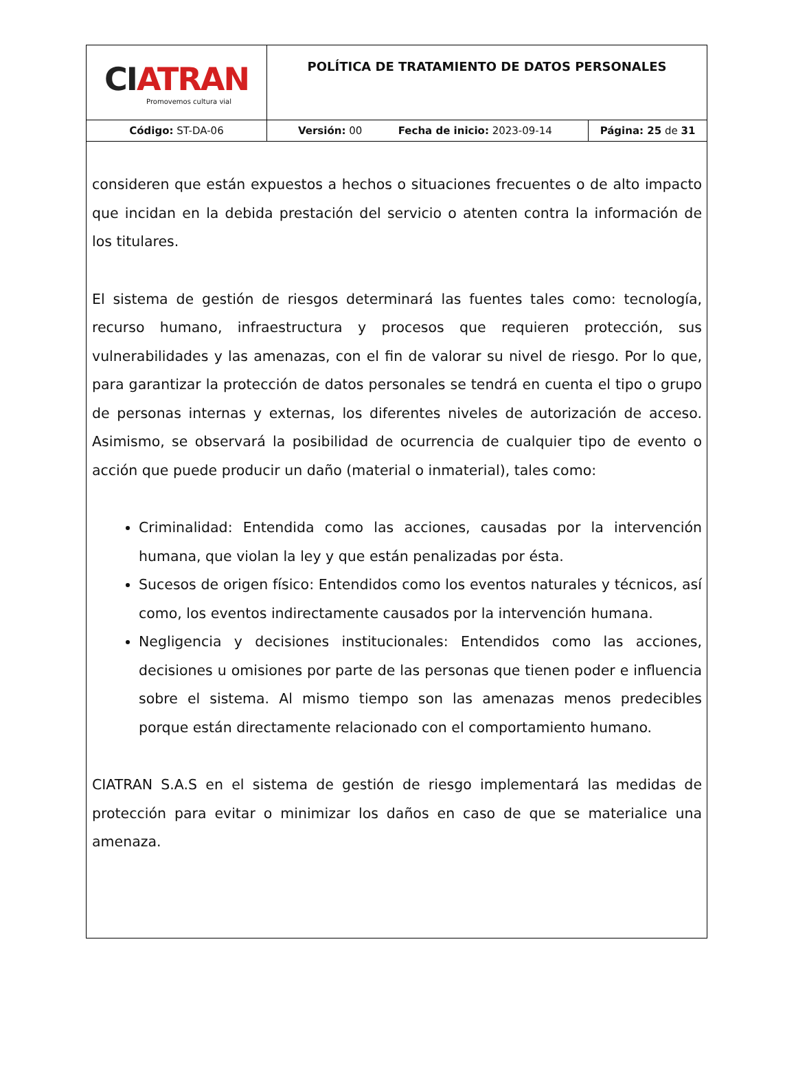| CI ATRAN Promovemos cultura vial | POLÍTICA DE TRATAMIENTO DE DATOS PERSONALES | |
| Código: ST-DA-06 | Versión: 00 Fecha de inicio: 2023-09-14 | Página: 25 de 31 |
consideren que están expuestos a hechos o situaciones frecuentes o de alto impacto que incidan en la debida prestación del servicio o atenten contra la información de los titulares.
El sistema de gestión de riesgos determinará las fuentes tales como: tecnología, recurso humano, infraestructura y procesos que requieren protección, sus vulnerabilidades y las amenazas, con el fin de valorar su nivel de riesgo. Por lo que, para garantizar la protección de datos personales se tendrá en cuenta el tipo o grupo de personas internas y externas, los diferentes niveles de autorización de acceso. Asimismo, se observará la posibilidad de ocurrencia de cualquier tipo de evento o acción que puede producir un daño (material o inmaterial), tales como:
Criminalidad: Entendida como las acciones, causadas por la intervención humana, que violan la ley y que están penalizadas por ésta.
Sucesos de origen físico: Entendidos como los eventos naturales y técnicos, así como, los eventos indirectamente causados por la intervención humana.
Negligencia y decisiones institucionales: Entendidos como las acciones, decisiones u omisiones por parte de las personas que tienen poder e influencia sobre el sistema. Al mismo tiempo son las amenazas menos predecibles porque están directamente relacionado con el comportamiento humano.
CIATRAN S.A.S en el sistema de gestión de riesgo implementará las medidas de protección para evitar o minimizar los daños en caso de que se materialice una amenaza.